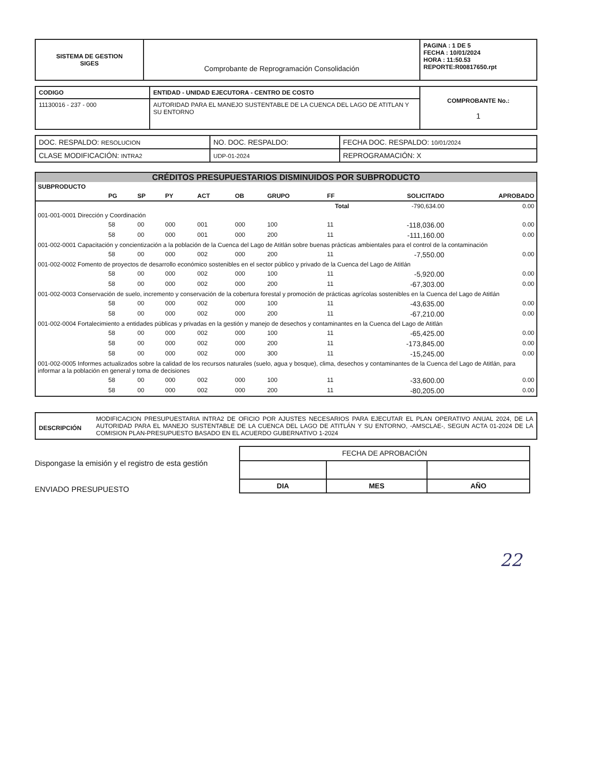| SISTEMA DE GESTION SIGES | Comprobante de Reprogramación Consolidación | PAGINA : 1 DE 5 FECHA : 10/01/2024 HORA : 11:50.53 REPORTE:R00817650.rpt |
| CODIGO | ENTIDAD - UNIDAD EJECUTORA - CENTRO DE COSTO | COMPROBANTE No.: 1 |
| 11130016 - 237 - 000 | AUTORIDAD PARA EL MANEJO SUSTENTABLE DE LA CUENCA DEL LAGO DE ATITLAN Y SU ENTORNO | |
| DOC. RESPALDO: RESOLUCION | NO. DOC. RESPALDO: | FECHA DOC. RESPALDO: 10/01/2024 |
| CLASE MODIFICACIÓN: INTRA2 | UDP-01-2024 | REPROGRAMACIÓN: X |
CRÉDITOS PRESUPUESTARIOS DISMINUIDOS POR SUBPRODUCTO
| SUBPRODUCTO | | | | | | | | | |
| | PG | SP | PY | ACT | OB | GRUPO | FF | SOLICITADO | APROBADO |
| Total | | | | | | | | -790,634.00 | 0.00 |
| 001-001-0001 Dirección y Coordinación | | | | | | | | | |
| | 58 | 00 | 000 | 001 | 000 | 100 | 11 | -118,036.00 | 0.00 |
| | 58 | 00 | 000 | 001 | 000 | 200 | 11 | -111,160.00 | 0.00 |
| 001-002-0001 Capacitación y concientización a la población de la Cuenca del Lago de Atitlán sobre buenas prácticas ambientales para el control de la contaminación | | | | | | | | | |
| | 58 | 00 | 000 | 002 | 000 | 200 | 11 | -7,550.00 | 0.00 |
| 001-002-0002 Fomento de proyectos de desarrollo económico sostenibles en el sector público y privado de la Cuenca del Lago de Atitlán | | | | | | | | | |
| | 58 | 00 | 000 | 002 | 000 | 100 | 11 | -5,920.00 | 0.00 |
| | 58 | 00 | 000 | 002 | 000 | 200 | 11 | -67,303.00 | 0.00 |
| 001-002-0003 Conservación de suelo, incremento y conservación de la cobertura forestal y promoción de prácticas agrícolas sostenibles en la Cuenca del Lago de Atitlán | | | | | | | | | |
| | 58 | 00 | 000 | 002 | 000 | 100 | 11 | -43,635.00 | 0.00 |
| | 58 | 00 | 000 | 002 | 000 | 200 | 11 | -67,210.00 | 0.00 |
| 001-002-0004 Fortalecimiento a entidades públicas y privadas en la gestión y manejo de desechos y contaminantes en la Cuenca del Lago de Atitlán | | | | | | | | | |
| | 58 | 00 | 000 | 002 | 000 | 100 | 11 | -65,425.00 | 0.00 |
| | 58 | 00 | 000 | 002 | 000 | 200 | 11 | -173,845.00 | 0.00 |
| | 58 | 00 | 000 | 002 | 000 | 300 | 11 | -15,245.00 | 0.00 |
| 001-002-0005 Informes actualizados sobre la calidad de los recursos naturales (suelo, agua y bosque), clima, desechos y contaminantes de la Cuenca del Lago de Atitlán, para informar a la población en general y toma de decisiones | | | | | | | | | |
| | 58 | 00 | 000 | 002 | 000 | 100 | 11 | -33,600.00 | 0.00 |
| | 58 | 00 | 000 | 002 | 000 | 200 | 11 | -80,205.00 | 0.00 |
| DESCRIPCIÓN | MODIFICACION PRESUPUESTARIA INTRA2 DE OFICIO POR AJUSTES NECESARIOS PARA EJECUTAR EL PLAN OPERATIVO ANUAL 2024, DE LA AUTORIDAD PARA EL MANEJO SUSTENTABLE DE LA CUENCA DEL LAGO DE ATITLÁN Y SU ENTORNO, -AMSCLAE-, SEGUN ACTA 01-2024 DE LA COMISION PLAN-PRESUPUESTO BASADO EN EL ACUERDO GUBERNATIVO 1-2024 |
Dispongase la emisión y el registro de esta gestión
ENVIADO PRESUPUESTO
| FECHA DE APROBACIÓN | | |
| DIA | MES | AÑO |
22